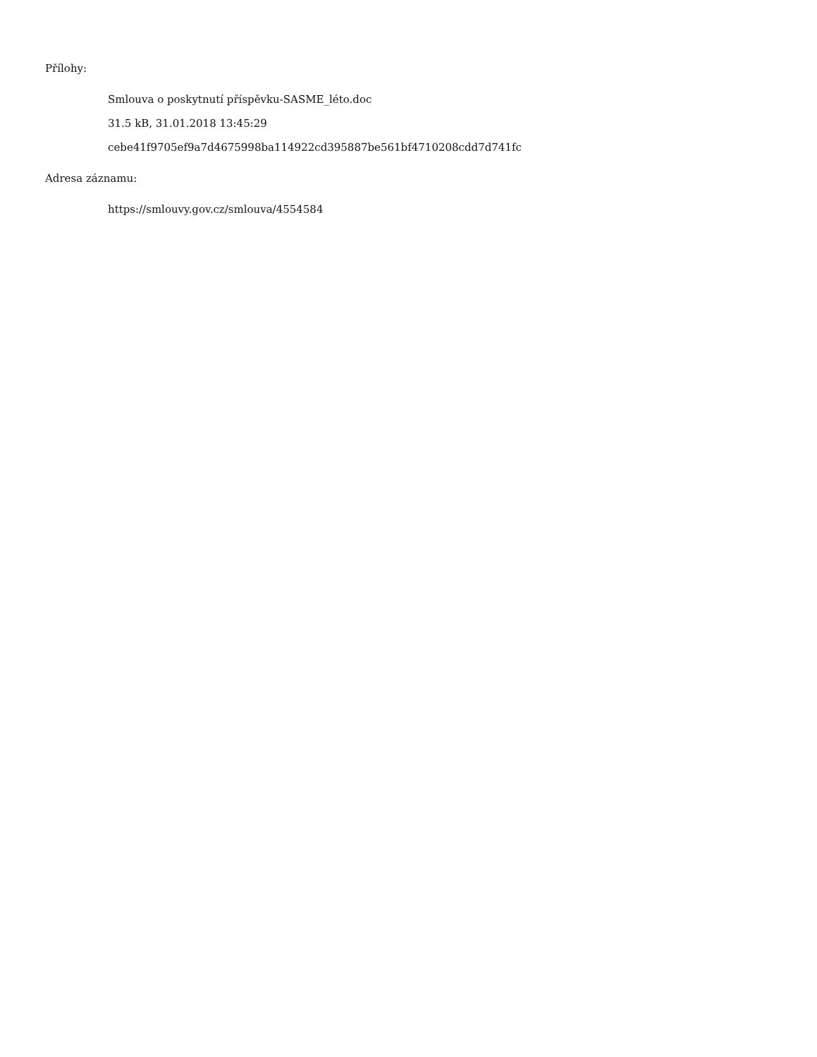Přílohy:
Smlouva o poskytnutí příspěvku-SASME_léto.doc
31.5 kB, 31.01.2018 13:45:29
cebe41f9705ef9a7d4675998ba114922cd395887be561bf4710208cdd7d741fc
Adresa záznamu:
https://smlouvy.gov.cz/smlouva/4554584